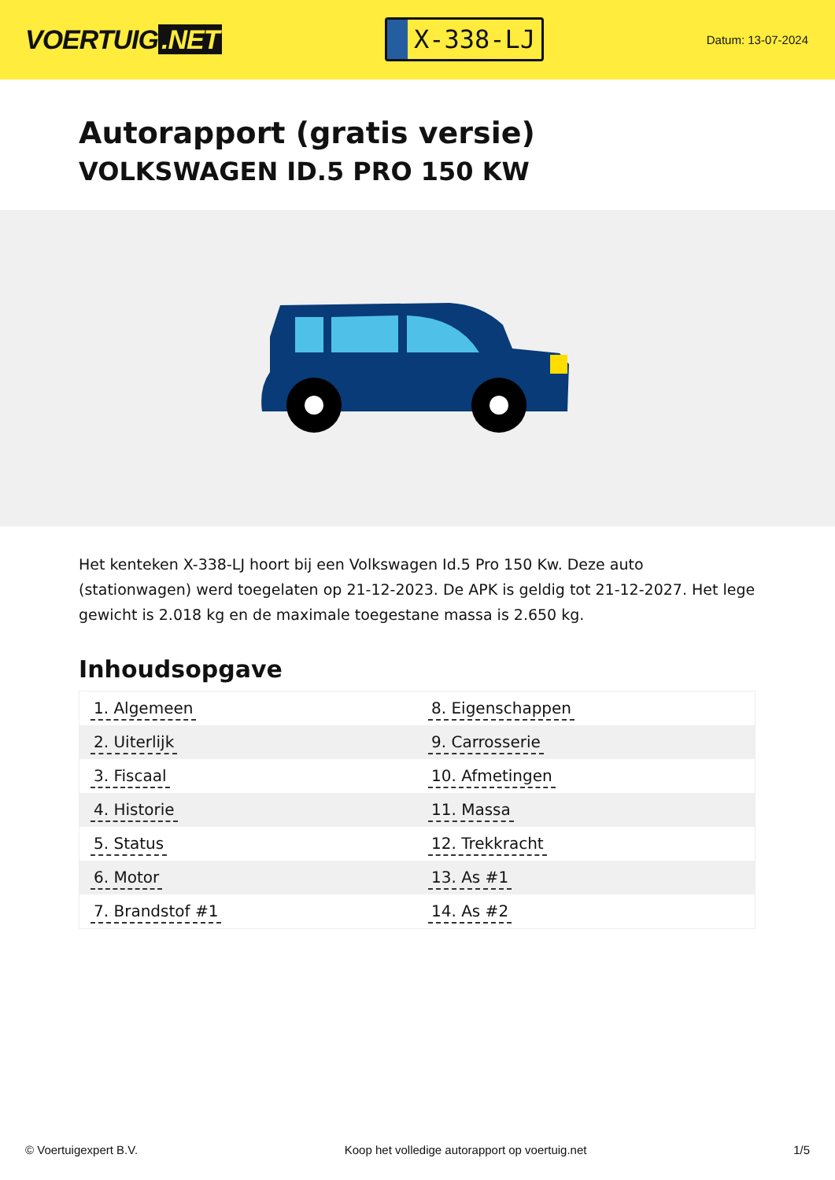VOERTUIG.NET
X-338-LJ
Datum: 13-07-2024
Autorapport (gratis versie)
VOLKSWAGEN ID.5 PRO 150 KW
Het kenteken X-338-LJ hoort bij een Volkswagen Id.5 Pro 150 Kw. Deze auto (stationwagen) werd toegelaten op 21-12-2023. De APK is geldig tot 21-12-2027. Het lege gewicht is 2.018 kg en de maximale toegestane massa is 2.650 kg.
Inhoudsopgave
| 1. Algemeen | 8. Eigenschappen |
| 2. Uiterlijk | 9. Carrosserie |
| 3. Fiscaal | 10. Afmetingen |
| 4. Historie | 11. Massa |
| 5. Status | 12. Trekkracht |
| 6. Motor | 13. As #1 |
| 7. Brandstof #1 | 14. As #2 |
© Voertuigexpert B.V. Koop het volledige autorapport op voertuig.net 1/5